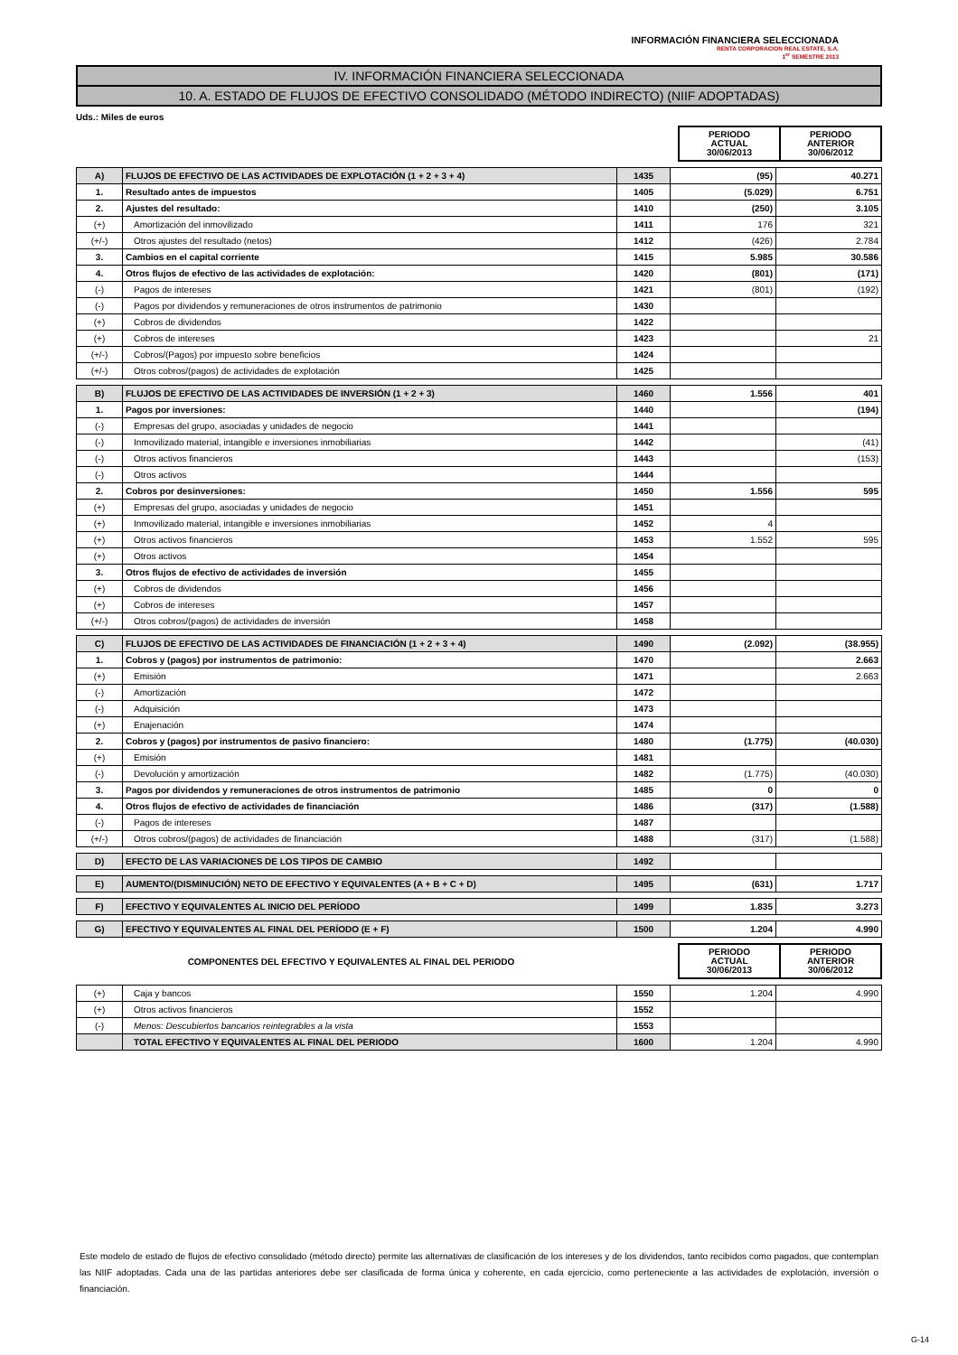INFORMACIÓN FINANCIERA SELECCIONADA
RENTA CORPORACION REAL ESTATE, S.A.
1<sup>er</sup> SEMESTRE 2013
IV. INFORMACIÓN FINANCIERA SELECCIONADA
10. A. ESTADO DE FLUJOS DE EFECTIVO CONSOLIDADO (MÉTODO INDIRECTO) (NIIF ADOPTADAS)
Uds.: Miles de euros
| | PERIODO ACTUAL 30/06/2013 | PERIODO ANTERIOR 30/06/2012 |
| A) | FLUJOS DE EFECTIVO DE LAS ACTIVIDADES DE EXPLOTACIÓN (1 + 2 + 3 + 4) | 1435 | (95) | 40.271 |
| 1. | Resultado antes de impuestos | 1405 | (5.029) | 6.751 |
| 2. | Ajustes del resultado: | 1410 | (250) | 3.105 |
| (+) | Amortización del inmovilizado | 1411 | 176 | 321 |
| (+/-) | Otros ajustes del resultado (netos) | 1412 | (426) | 2.784 |
| 3. | Cambios en el capital corriente | 1415 | 5.985 | 30.586 |
| 4. | Otros flujos de efectivo de las actividades de explotación: | 1420 | (801) | (171) |
| (-) | Pagos de intereses | 1421 | (801) | (192) |
| (-) | Pagos por dividendos y remuneraciones de otros instrumentos de patrimonio | 1430 | | |
| (+) | Cobros de dividendos | 1422 | | |
| (+) | Cobros de intereses | 1423 | | 21 |
| (+/-) | Cobros/(Pagos) por impuesto sobre beneficios | 1424 | | |
| (+/-) | Otros cobros/(pagos) de actividades de explotación | 1425 | | |
| B) | FLUJOS DE EFECTIVO DE LAS ACTIVIDADES DE INVERSIÓN (1 + 2 + 3) | 1460 | 1.556 | 401 |
| 1. | Pagos por inversiones: | 1440 | | (194) |
| (-) | Empresas del grupo, asociadas y unidades de negocio | 1441 | | |
| (-) | Inmovilizado material, intangible e inversiones inmobiliarias | 1442 | | (41) |
| (-) | Otros activos financieros | 1443 | | (153) |
| (-) | Otros activos | 1444 | | |
| 2. | Cobros por desinversiones: | 1450 | 1.556 | 595 |
| (+) | Empresas del grupo, asociadas y unidades de negocio | 1451 | | |
| (+) | Inmovilizado material, intangible e inversiones inmobiliarias | 1452 | 4 | |
| (+) | Otros activos financieros | 1453 | 1.552 | 595 |
| (+) | Otros activos | 1454 | | |
| 3. | Otros flujos de efectivo de actividades de inversión | 1455 | | |
| (+) | Cobros de dividendos | 1456 | | |
| (+) | Cobros de intereses | 1457 | | |
| (+/-) | Otros cobros/(pagos) de actividades de inversión | 1458 | | |
| C) | FLUJOS DE EFECTIVO DE LAS ACTIVIDADES DE FINANCIACIÓN (1 + 2 + 3 + 4) | 1490 | (2.092) | (38.955) |
| 1. | Cobros y (pagos) por instrumentos de patrimonio: | 1470 | | 2.663 |
| (+) | Emisión | 1471 | | 2.663 |
| (-) | Amortización | 1472 | | |
| (-) | Adquisición | 1473 | | |
| (+) | Enajenación | 1474 | | |
| 2. | Cobros y (pagos) por instrumentos de pasivo financiero: | 1480 | (1.775) | (40.030) |
| (+) | Emisión | 1481 | | |
| (-) | Devolución y amortización | 1482 | (1.775) | (40.030) |
| 3. | Pagos por dividendos y remuneraciones de otros instrumentos de patrimonio | 1485 | 0 | 0 |
| 4. | Otros flujos de efectivo de actividades de financiación | 1486 | (317) | (1.588) |
| (-) | Pagos de intereses | 1487 | | |
| (+/-) | Otros cobros/(pagos) de actividades de financiación | 1488 | (317) | (1.588) |
| D) | EFECTO DE LAS VARIACIONES DE LOS TIPOS DE CAMBIO | 1492 | | |
| E) | AUMENTO/(DISMINUCIÓN) NETO DE EFECTIVO Y EQUIVALENTES (A + B + C + D) | 1495 | (631) | 1.717 |
| F) | EFECTIVO Y EQUIVALENTES AL INICIO DEL PERÍODO | 1499 | 1.835 | 3.273 |
| G) | EFECTIVO Y EQUIVALENTES AL FINAL DEL PERÍODO (E + F) | 1500 | 1.204 | 4.990 |
| COMPONENTES DEL EFECTIVO Y EQUIVALENTES AL FINAL DEL PERIODO | PERIODO ACTUAL 30/06/2013 | PERIODO ANTERIOR 30/06/2012 |
| (+) | Caja y bancos | 1550 | 1.204 | 4.990 |
| (+) | Otros activos financieros | 1552 | | |
| (-) | Menos: Descubiertos bancarios reintegrables a la vista | 1553 | | |
| | TOTAL EFECTIVO Y EQUIVALENTES AL FINAL DEL PERIODO | 1600 | 1.204 | 4.990 |
Este modelo de estado de flujos de efectivo consolidado (método directo) permite las alternativas de clasificación de los intereses y de los dividendos, tanto recibidos como pagados, que contemplan las NIIF adoptadas. Cada una de las partidas anteriores debe ser clasificada de forma única y coherente, en cada ejercicio, como perteneciente a las actividades de explotación, inversión o financiación.
G-14